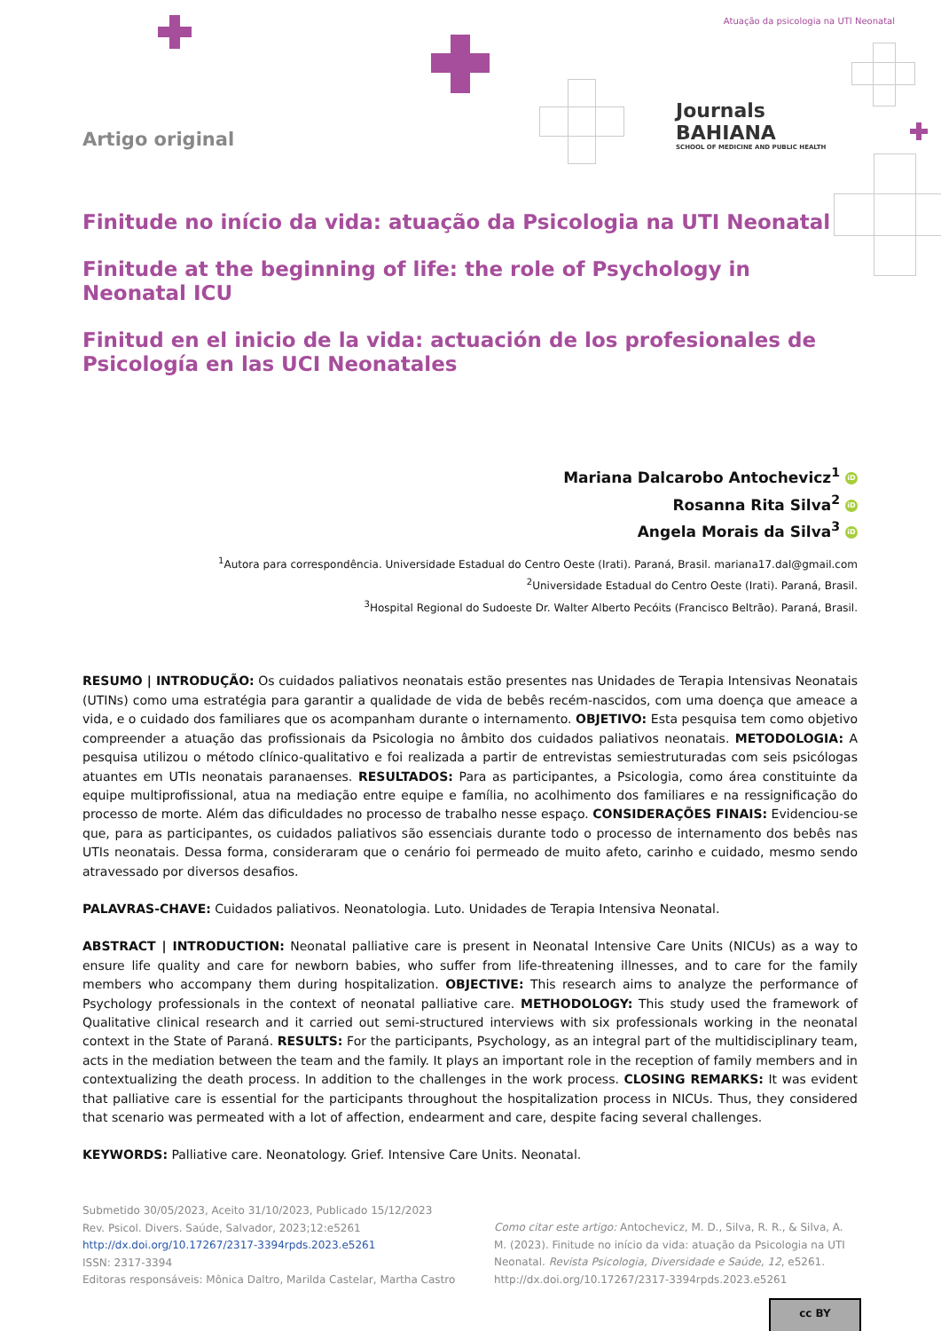Atuação da psicologia na UTI Neonatal
Artigo original
Finitude no início da vida: atuação da Psicologia na UTI Neonatal
Finitude at the beginning of life: the role of Psychology in Neonatal ICU
Finitud en el inicio de la vida: actuación de los profesionales de Psicología en las UCI Neonatales
Mariana Dalcarobo Antochevicz<sup>1</sup> iD
Rosanna Rita Silva<sup>2</sup> iD
Angela Morais da Silva<sup>3</sup> iD
<sup>1</sup> Autora para correspondência. Universidade Estadual do Centro Oeste (Irati). Paraná, Brasil. mariana17.dal@gmail.com
<sup>2</sup> Universidade Estadual do Centro Oeste (Irati). Paraná, Brasil.
<sup>3</sup> Hospital Regional do Sudoeste Dr. Walter Alberto Pecóits (Francisco Beltrão). Paraná, Brasil.
RESUMO | INTRODUÇÃO: Os cuidados paliativos neonatais estão presentes nas Unidades de Terapia Intensivas Neonatais (UTINs) como uma estratégia para garantir a qualidade de vida de bebês recém-nascidos, com uma doença que ameace a vida, e o cuidado dos familiares que os acompanham durante o internamento. OBJETIVO: Esta pesquisa tem como objetivo compreender a atuação das profissionais da Psicologia no âmbito dos cuidados paliativos neonatais. METODOLOGIA: A pesquisa utilizou o método clínico-qualitativo e foi realizada a partir de entrevistas semiestruturadas com seis psicólogas atuantes em UTIs neonatais paranaenses. RESULTADOS: Para as participantes, a Psicologia, como área constituinte da equipe multiprofissional, atua na mediação entre equipe e família, no acolhimento dos familiares e na ressignificação do processo de morte. Além das dificuldades no processo de trabalho nesse espaço. CONSIDERAÇÕES FINAIS: Evidenciou-se que, para as participantes, os cuidados paliativos são essenciais durante todo o processo de internamento dos bebês nas UTIs neonatais. Dessa forma, consideraram que o cenário foi permeado de muito afeto, carinho e cuidado, mesmo sendo atravessado por diversos desafios.
PALAVRAS-CHAVE: Cuidados paliativos. Neonatologia. Luto. Unidades de Terapia Intensiva Neonatal.
ABSTRACT | INTRODUCTION: Neonatal palliative care is present in Neonatal Intensive Care Units (NICUs) as a way to ensure life quality and care for newborn babies, who suffer from life-threatening illnesses, and to care for the family members who accompany them during hospitalization. OBJECTIVE: This research aims to analyze the performance of Psychology professionals in the context of neonatal palliative care. METHODOLOGY: This study used the framework of Qualitative clinical research and it carried out semi-structured interviews with six professionals working in the neonatal context in the State of Paraná. RESULTS: For the participants, Psychology, as an integral part of the multidisciplinary team, acts in the mediation between the team and the family. It plays an important role in the reception of family members and in contextualizing the death process. In addition to the challenges in the work process. CLOSING REMARKS: It was evident that palliative care is essential for the participants throughout the hospitalization process in NICUs. Thus, they considered that scenario was permeated with a lot of affection, endearment and care, despite facing several challenges.
KEYWORDS: Palliative care. Neonatology. Grief. Intensive Care Units. Neonatal.
Journals
BAHIANA
SCHOOL OF MEDICINE AND PUBLIC HEALTH
Submetido 30/05/2023, Aceito 31/10/2023, Publicado 15/12/2023
Rev. Psicol. Divers. Saúde, Salvador, 2023;12:e5261
http://dx.doi.org/10.17267/2317-3394rpds.2023.e5261
ISSN: 2317-3394
Editoras responsáveis: Mônica Daltro, Marilda Castelar, Martha Castro
Como citar este artigo: Antochevicz, M. D., Silva, R. R., & Silva, A. M. (2023). Finitude no início da vida: atuação da Psicologia na UTI Neonatal. Revista Psicologia, Diversidade e Saúde, 12, e5261. http://dx.doi.org/10.17267/2317-3394rpds.2023.e5261
cc BY